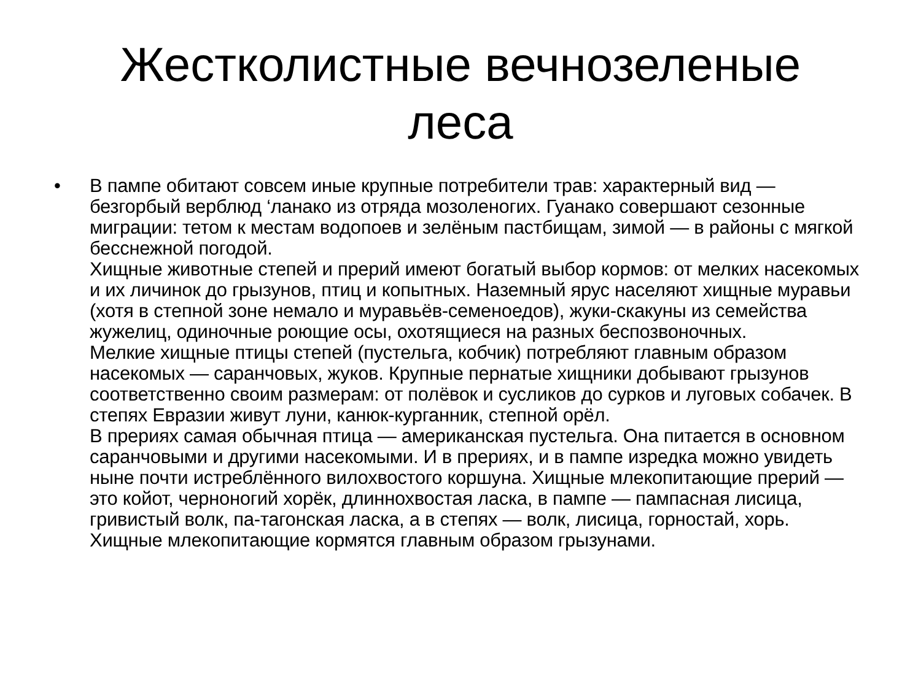Жестколистные вечнозеленые леса
• В пампе обитают совсем иные крупные потребители трав: характерный вид — безгорбый верблюд ‘ланако из отряда мозоленогих. Гуанако совершают сезонные миграции: тетом к местам водопоев и зелёным пастбищам, зимой — в районы с мягкой бесснежной погодой.
Хищные животные степей и прерий имеют богатый выбор кормов: от мелких насекомых и их личинок до грызунов, птиц и копытных. Наземный ярус населяют хищные муравьи (хотя в степной зоне немало и муравьёв-семеноедов), жуки-скакуны из семейства жужелиц, одиночные роющие осы, охотящиеся на разных беспозвоночных.
Мелкие хищные птицы степей (пустельга, кобчик) потребляют главным образом насекомых — саранчовых, жуков. Крупные пернатые хищники добывают грызунов соответственно своим размерам: от полёвок и сусликов до сурков и луговых собачек. В степях Евразии живут луни, канюк-курганник, степной орёл.
В прериях самая обычная птица — американская пустельга. Она питается в основном саранчовыми и другими насекомыми. И в прериях, и в пампе изредка можно увидеть ныне почти истреблённого вилохвостого коршуна. Хищные млекопитающие прерий — это койот, черноногий хорёк, длиннохвостая ласка, в пампе — пампасная лисица, гривистый волк, па-тагонская ласка, а в степях — волк, лисица, горностай, хорь. Хищные млекопитающие кормятся главным образом грызунами.